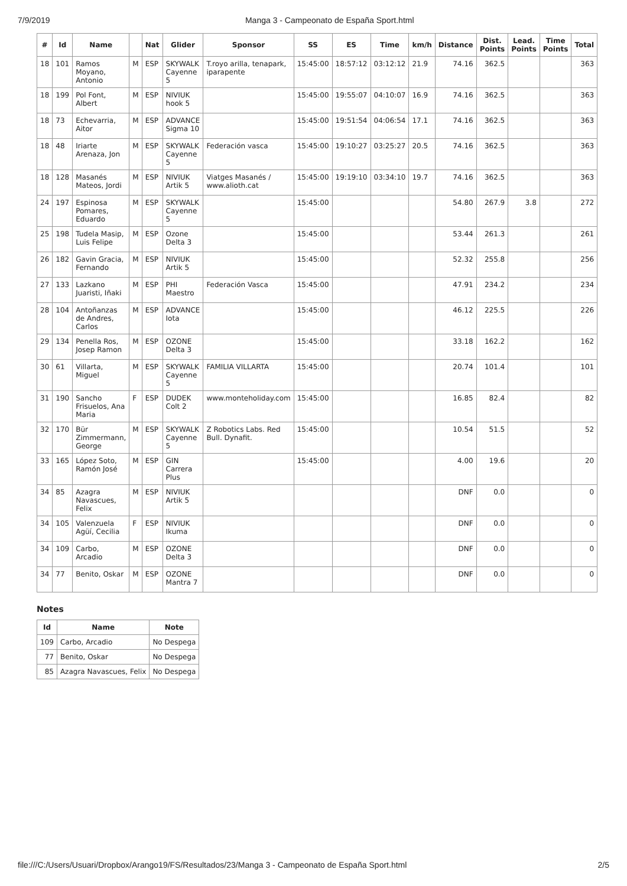7/9/2019 Manga 3 - Campeonato de España Sport.html
| # | Id | Name | | Nat | Glider | Sponsor | SS | ES | Time | km/h | Distance | Dist. Points | Lead. Points | Time Points | Total |
| --- | --- | --- | --- | --- | --- | --- | --- | --- | --- | --- | --- | --- | --- | --- | --- |
| 18 | 101 | Ramos Moyano, Antonio | M | ESP | SKYWALK Cayenne 5 | T.royo arilla, tenapark, iparapente | 15:45:00 | 18:57:12 | 03:12:12 | 21.9 | 74.16 | 362.5 | | | 363 |
| 18 | 199 | Pol Font, Albert | M | ESP | NIVIUK hook 5 | | 15:45:00 | 19:55:07 | 04:10:07 | 16.9 | 74.16 | 362.5 | | | 363 |
| 18 | 73 | Echevarria, Aitor | M | ESP | ADVANCE Sigma 10 | | 15:45:00 | 19:51:54 | 04:06:54 | 17.1 | 74.16 | 362.5 | | | 363 |
| 18 | 48 | Iriarte Arenaza, Jon | M | ESP | SKYWALK Cayenne 5 | Federación vasca | 15:45:00 | 19:10:27 | 03:25:27 | 20.5 | 74.16 | 362.5 | | | 363 |
| 18 | 128 | Masanés Mateos, Jordi | M | ESP | NIVIUK Artik 5 | Viatges Masanés / www.alioth.cat | 15:45:00 | 19:19:10 | 03:34:10 | 19.7 | 74.16 | 362.5 | | | 363 |
| 24 | 197 | Espinosa Pomares, Eduardo | M | ESP | SKYWALK Cayenne 5 | | 15:45:00 | | | | 54.80 | 267.9 | 3.8 | | 272 |
| 25 | 198 | Tudela Masip, Luis Felipe | M | ESP | Ozone Delta 3 | | 15:45:00 | | | | 53.44 | 261.3 | | | 261 |
| 26 | 182 | Gavin Gracia, Fernando | M | ESP | NIVIUK Artik 5 | | 15:45:00 | | | | 52.32 | 255.8 | | | 256 |
| 27 | 133 | Lazkano Juaristi, Iñaki | M | ESP | PHI Maestro | Federación Vasca | 15:45:00 | | | | 47.91 | 234.2 | | | 234 |
| 28 | 104 | Antoñanzas de Andres, Carlos | M | ESP | ADVANCE Iota | | 15:45:00 | | | | 46.12 | 225.5 | | | 226 |
| 29 | 134 | Penella Ros, Josep Ramon | M | ESP | OZONE Delta 3 | | 15:45:00 | | | | 33.18 | 162.2 | | | 162 |
| 30 | 61 | Villarta, Miguel | M | ESP | SKYWALK Cayenne 5 | FAMILIA VILLARTA | 15:45:00 | | | | 20.74 | 101.4 | | | 101 |
| 31 | 190 | Sancho Frisuelos, Ana Maria | F | ESP | DUDEK Colt 2 | www.monteholiday.com | 15:45:00 | | | | 16.85 | 82.4 | | | 82 |
| 32 | 170 | Bür Zimmermann, George | M | ESP | SKYWALK Cayenne 5 | Z Robotics Labs. Red Bull. Dynafit. | 15:45:00 | | | | 10.54 | 51.5 | | | 52 |
| 33 | 165 | López Soto, Ramón José | M | ESP | GIN Carrera Plus | | 15:45:00 | | | | 4.00 | 19.6 | | | 20 |
| 34 | 85 | Azagra Navascues, Felix | M | ESP | NIVIUK Artik 5 | | | | | | DNF | 0.0 | | | 0 |
| 34 | 105 | Valenzuela Agüí, Cecilia | F | ESP | NIVIUK Ikuma | | | | | | DNF | 0.0 | | | 0 |
| 34 | 109 | Carbo, Arcadio | M | ESP | OZONE Delta 3 | | | | | | DNF | 0.0 | | | 0 |
| 34 | 77 | Benito, Oskar | M | ESP | OZONE Mantra 7 | | | | | | DNF | 0.0 | | | 0 |
Notes
| Id | Name | Note |
| --- | --- | --- |
| 109 | Carbo, Arcadio | No Despega |
| 77 | Benito, Oskar | No Despega |
| 85 | Azagra Navascues, Felix | No Despega |
file:///C:/Users/Usuari/Dropbox/Arango19/FS/Resultados/23/Manga 3 - Campeonato de España Sport.html 2/5